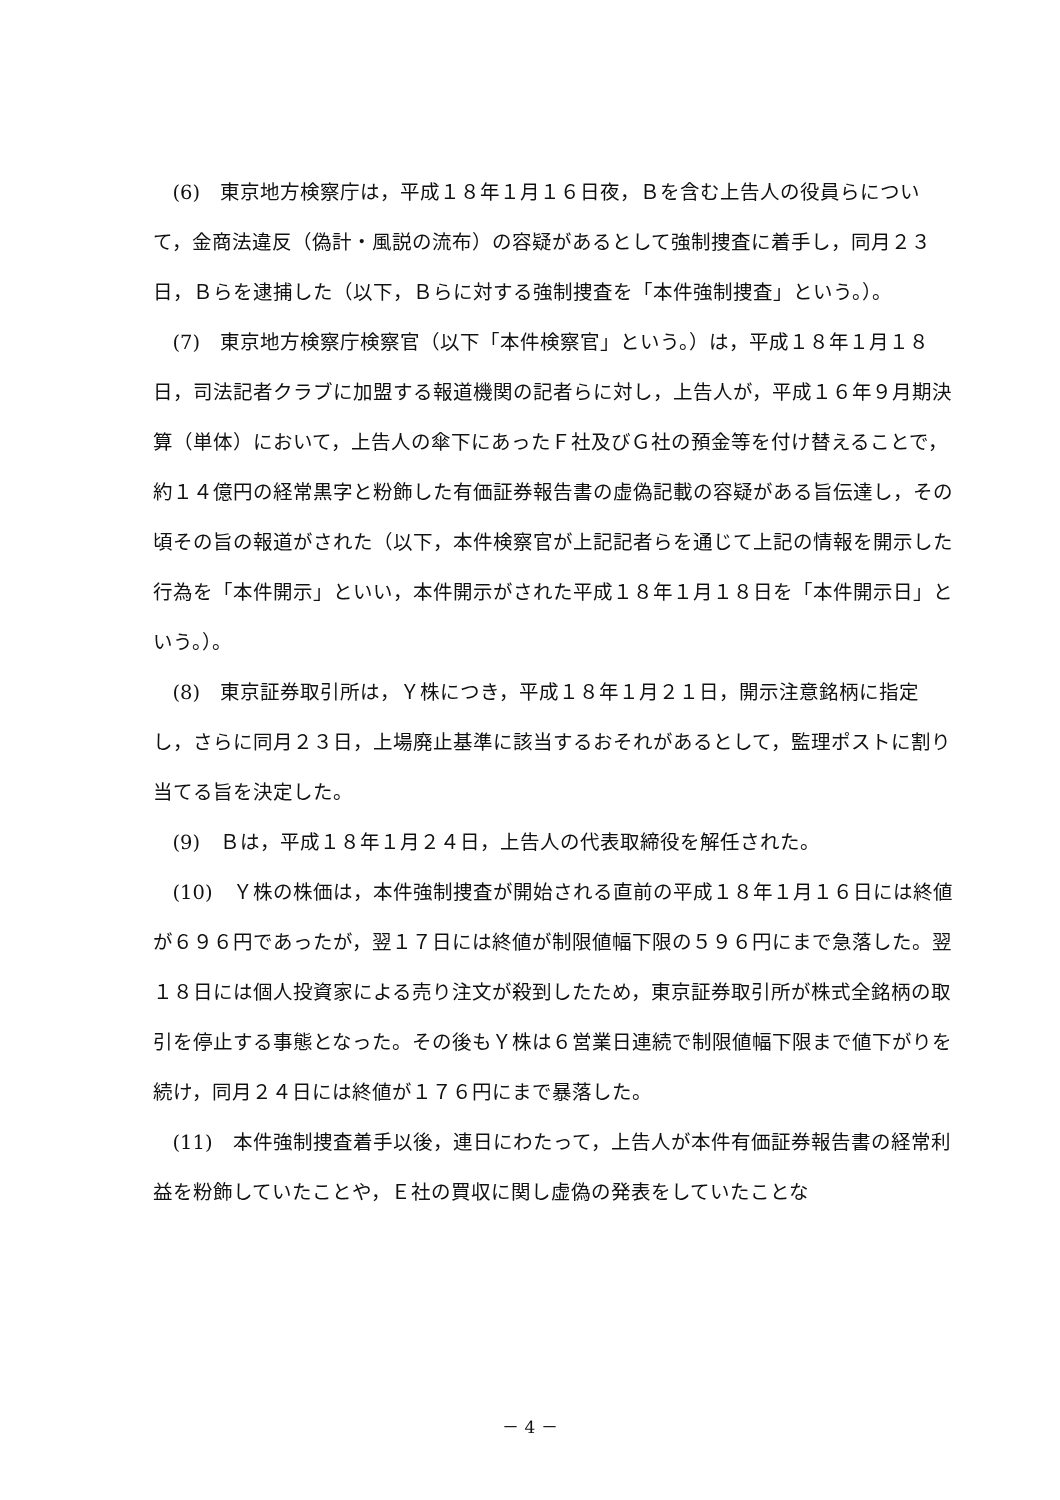(6)　東京地方検察庁は，平成１８年１月１６日夜，Ｂを含む上告人の役員らについて，金商法違反（偽計・風説の流布）の容疑があるとして強制捜査に着手し，同月２３日，Ｂらを逮捕した（以下，Ｂらに対する強制捜査を「本件強制捜査」という。）。
(7)　東京地方検察庁検察官（以下「本件検察官」という。）は，平成１８年１月１８日，司法記者クラブに加盟する報道機関の記者らに対し，上告人が，平成１６年９月期決算（単体）において，上告人の傘下にあったＦ社及びＧ社の預金等を付け替えることで，約１４億円の経常黒字と粉飾した有価証券報告書の虚偽記載の容疑がある旨伝達し，その頃その旨の報道がされた（以下，本件検察官が上記記者らを通じて上記の情報を開示した行為を「本件開示」といい，本件開示がされた平成１８年１月１８日を「本件開示日」という。）。
(8)　東京証券取引所は，Ｙ株につき，平成１８年１月２１日，開示注意銘柄に指定し，さらに同月２３日，上場廃止基準に該当するおそれがあるとして，監理ポストに割り当てる旨を決定した。
(9)　Ｂは，平成１８年１月２４日，上告人の代表取締役を解任された。
(10)　Ｙ株の株価は，本件強制捜査が開始される直前の平成１８年１月１６日には終値が６９６円であったが，翌１７日には終値が制限値幅下限の５９６円にまで急落した。翌１８日には個人投資家による売り注文が殺到したため，東京証券取引所が株式全銘柄の取引を停止する事態となった。その後もＹ株は６営業日連続で制限値幅下限まで値下がりを続け，同月２４日には終値が１７６円にまで暴落した。
(11)　本件強制捜査着手以後，連日にわたって，上告人が本件有価証券報告書の経常利益を粉飾していたことや，Ｅ社の買収に関し虚偽の発表をしていたことな
－ 4 －